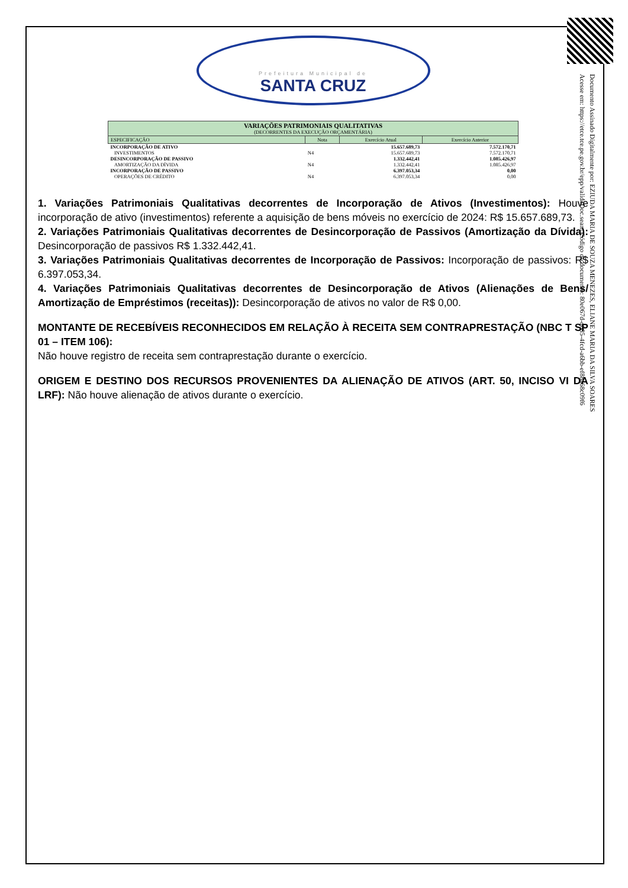Prefeitura Municipal de
SANTA CRUZ
| VARIAÇÕES PATRIMONIAIS QUALITATIVAS (DECORRENTES DA EXECUÇÃO ORÇAMENTÁRIA) | | | |
| --- | --- | --- | --- |
| ESPECIFICAÇÃO | Nota | Exercício Atual | Exercício Anterior |
| INCORPORAÇÃO DE ATIVO | | 15.657.689,73 | 7.572.170,71 |
| INVESTIMENTOS | N4 | 15.657.689,73 | 7.572.170,71 |
| DESINCORPORAÇÃO DE PASSIVO | | 1.332.442,41 | 1.085.426,97 |
| AMORTIZAÇÃO DA DÍVIDA | N4 | 1.332.442,41 | 1.085.426,97 |
| INCORPORAÇÃO DE PASSIVO | | 6.397.053,34 | 0,00 |
| OPERAÇÕES DE CRÉDITO | N4 | 6.397.053,34 | 0,00 |
1. Variações Patrimoniais Qualitativas decorrentes de Incorporação de Ativos (Investimentos): Houve incorporação de ativo (investimentos) referente a aquisição de bens móveis no exercício de 2024: R$ 15.657.689,73.
2. Variações Patrimoniais Qualitativas decorrentes de Desincorporação de Passivos (Amortização da Dívida): Desincorporação de passivos R$ 1.332.442,41.
3. Variações Patrimoniais Qualitativas decorrentes de Incorporação de Passivos: Incorporação de passivos: R$ 6.397.053,34.
4. Variações Patrimoniais Qualitativas decorrentes de Desincorporação de Ativos (Alienações de Bens/ Amortização de Empréstimos (receitas)): Desincorporação de ativos no valor de R$ 0,00.
MONTANTE DE RECEBÍVEIS RECONHECIDOS EM RELAÇÃO À RECEITA SEM CONTRAPRESTAÇÃO (NBC T SP 01 – ITEM 106):
Não houve registro de receita sem contraprestação durante o exercício.
ORIGEM E DESTINO DOS RECURSOS PROVENIENTES DA ALIENAÇÃO DE ATIVOS (ART. 50, INCISO VI DA LRF): Não houve alienação de ativos durante o exercício.
Documento Assinado Digitalmente por: EZIUDA MARIA DE SOUZA MENEZES, ELIANE MARIA DA SILVA SOARES
Acesse em: https://etce.tce.pe.gov.br/epp/validaDoc.seam Código do documento: 80e067d-d685-4fcd-a6bb-ef88a68c09f6